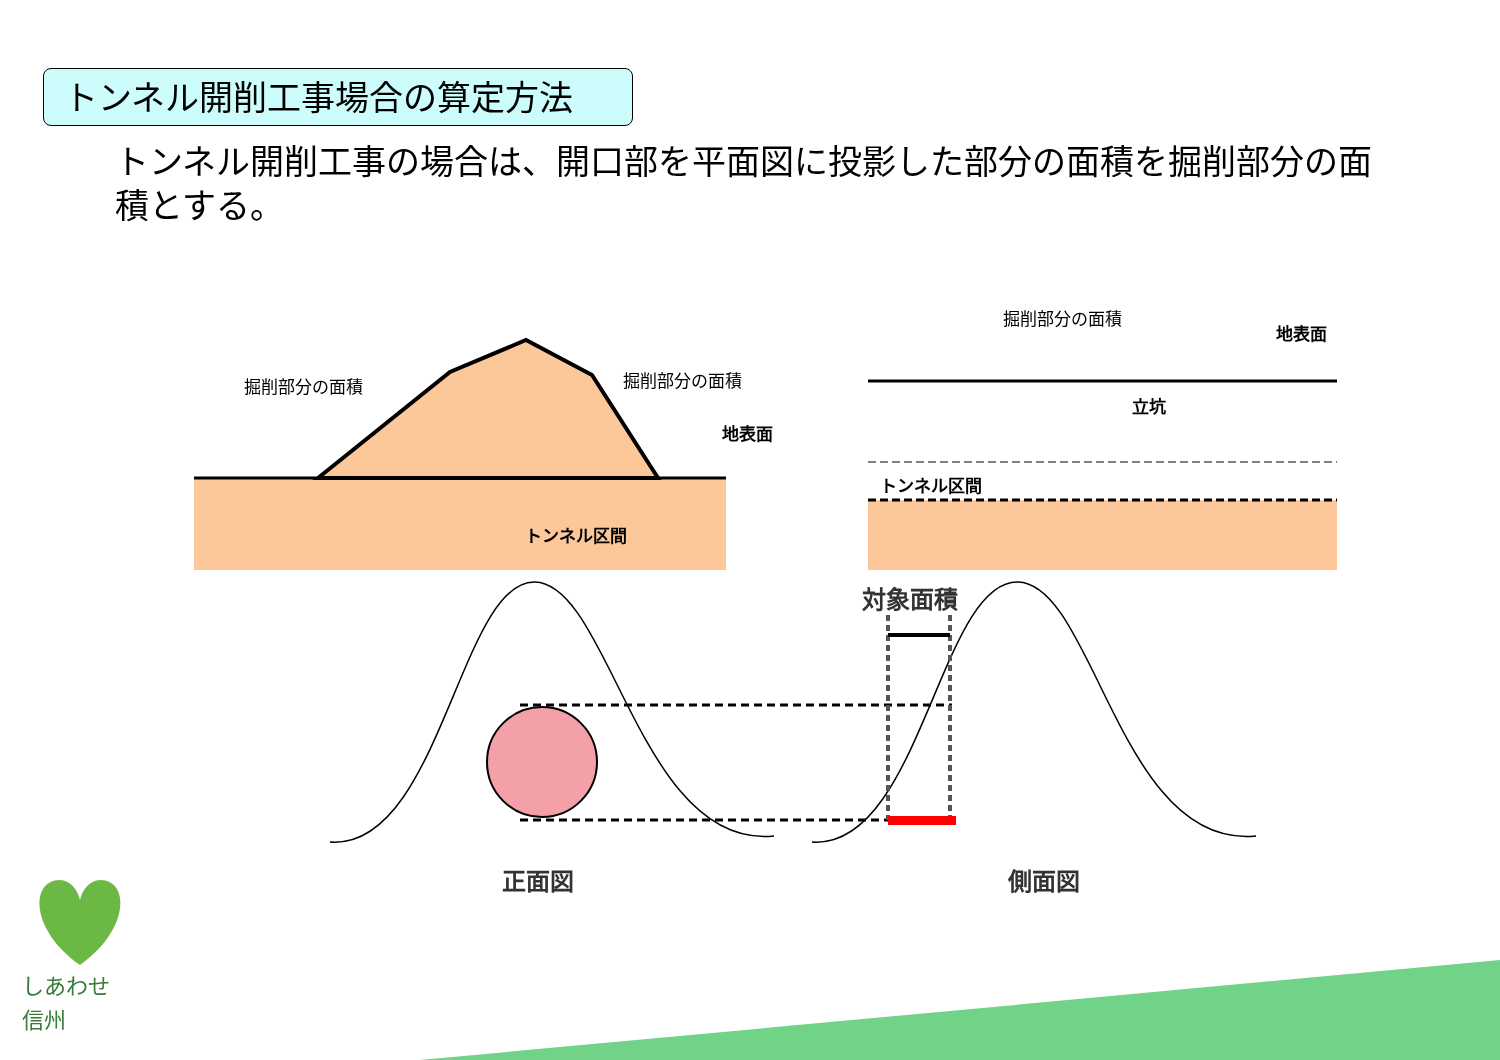トンネル開削工事場合の算定方法
トンネル開削工事の場合は、開口部を平面図に投影した部分の面積を掘削部分の面積とする。
掘削部分の面積 掘削部分の面積
掘削部分の面積
地表面
地表面
立坑
トンネル区間
トンネル区間
対象面積
正面図 側面図
しあわせ
信州